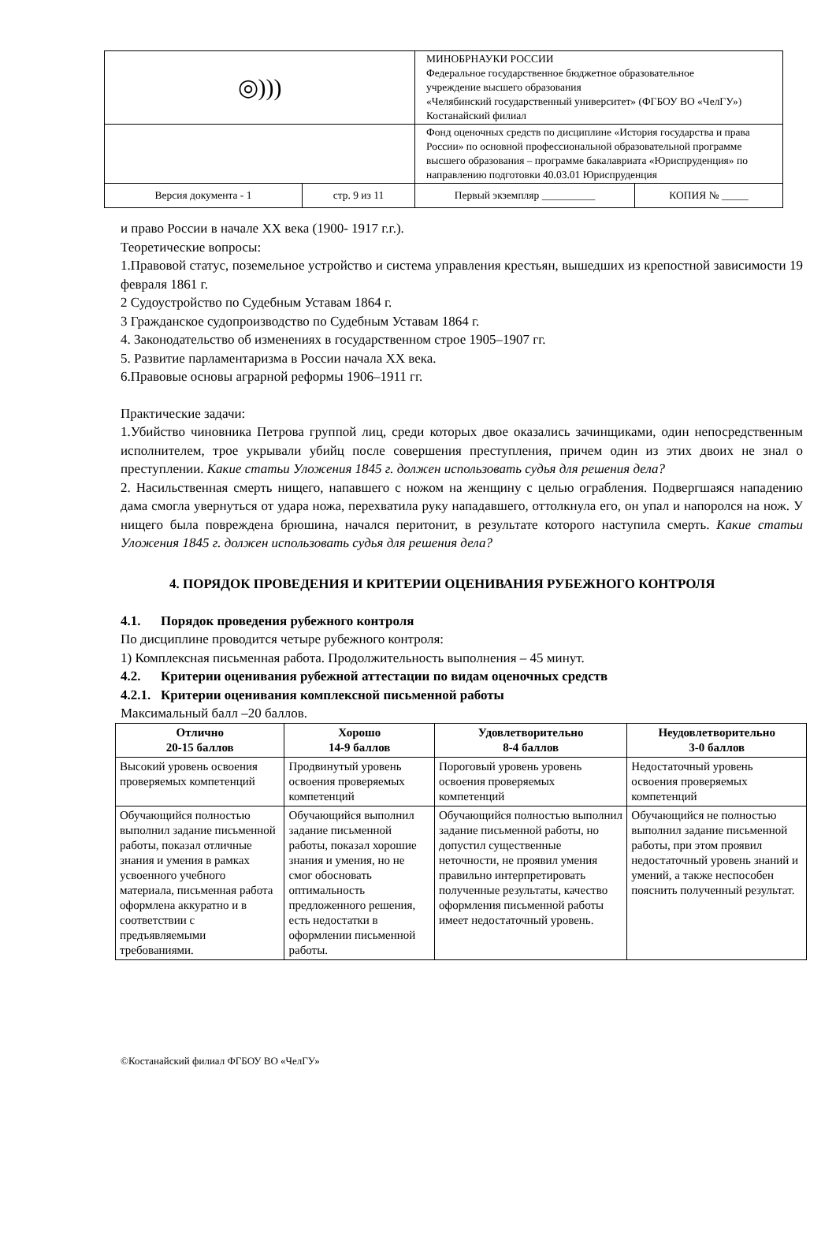| ◎))) | | МИНОБРНАУКИ РОССИИ Федеральное государственное бюджетное образовательное учреждение высшего образования «Челябинский государственный университет» (ФГБОУ ВО «ЧелГУ») Костанайский филиал | |
| | | Фонд оценочных средств по дисциплине «История государства и права России» по основной профессиональной образовательной программе высшего образования – программе бакалавриата «Юриспруденция» по направлению подготовки 40.03.01 Юриспруденция | |
| Версия документа - 1 | стр. 9 из 11 | Первый экземпляр __________ | КОПИЯ № _____ |
и право России в начале XX века (1900- 1917 г.г.).
Теоретические вопросы:
1.Правовой статус, поземельное устройство и система управления крестьян, вышедших из крепостной зависимости 19 февраля 1861 г.
2 Судоустройство по Судебным Уставам 1864 г.
3 Гражданское судопроизводство по Судебным Уставам 1864 г.
4. Законодательство об изменениях в государственном строе 1905–1907 гг.
5. Развитие парламентаризма в России начала XX века.
6.Правовые основы аграрной реформы 1906–1911 гг.
Практические задачи:
1.Убийство чиновника Петрова группой лиц, среди которых двое оказались зачинщиками, один непосредственным исполнителем, трое укрывали убийц после совершения преступления, причем один из этих двоих не знал о преступлении. Какие статьи Уложения 1845 г. должен использовать судья для решения дела?
2. Насильственная смерть нищего, напавшего с ножом на женщину с целью ограбления. Подвергшаяся нападению дама смогла увернуться от удара ножа, перехватила руку нападавшего, оттолкнула его, он упал и напоролся на нож. У нищего была повреждена брюшина, начался перитонит, в результате которого наступила смерть. Какие статьи Уложения 1845 г. должен использовать судья для решения дела?
4. ПОРЯДОК ПРОВЕДЕНИЯ И КРИТЕРИИ ОЦЕНИВАНИЯ РУБЕЖНОГО КОНТРОЛЯ
4.1. Порядок проведения рубежного контроля
По дисциплине проводится четыре рубежного контроля:
1) Комплексная письменная работа. Продолжительность выполнения – 45 минут.
4.2. Критерии оценивания рубежной аттестации по видам оценочных средств
4.2.1. Критерии оценивания комплексной письменной работы
Максимальный балл –20 баллов.
| Отлично 20-15 баллов | Хорошо 14-9 баллов | Удовлетворительно 8-4 баллов | Неудовлетворительно 3-0 баллов |
| --- | --- | --- | --- |
| Высокий уровень освоения проверяемых компетенций | Продвинутый уровень освоения проверяемых компетенций | Пороговый уровень уровень освоения проверяемых компетенций | Недостаточный уровень освоения проверяемых компетенций |
| Обучающийся полностью выполнил задание письменной работы, показал отличные знания и умения в рамках усвоенного учебного материала, письменная работа оформлена аккуратно и в соответствии с предъявляемыми требованиями. | Обучающийся выполнил задание письменной работы, показал хорошие знания и умения, но не смог обосновать оптимальность предложенного решения, есть недостатки в оформлении письменной работы. | Обучающийся полностью выполнил задание письменной работы, но допустил существенные неточности, не проявил умения правильно интерпретировать полученные результаты, качество оформления письменной работы имеет недостаточный уровень. | Обучающийся не полностью выполнил задание письменной работы, при этом проявил недостаточный уровень знаний и умений, а также неспособен пояснить полученный результат. |
©Костанайский филиал ФГБОУ ВО «ЧелГУ»